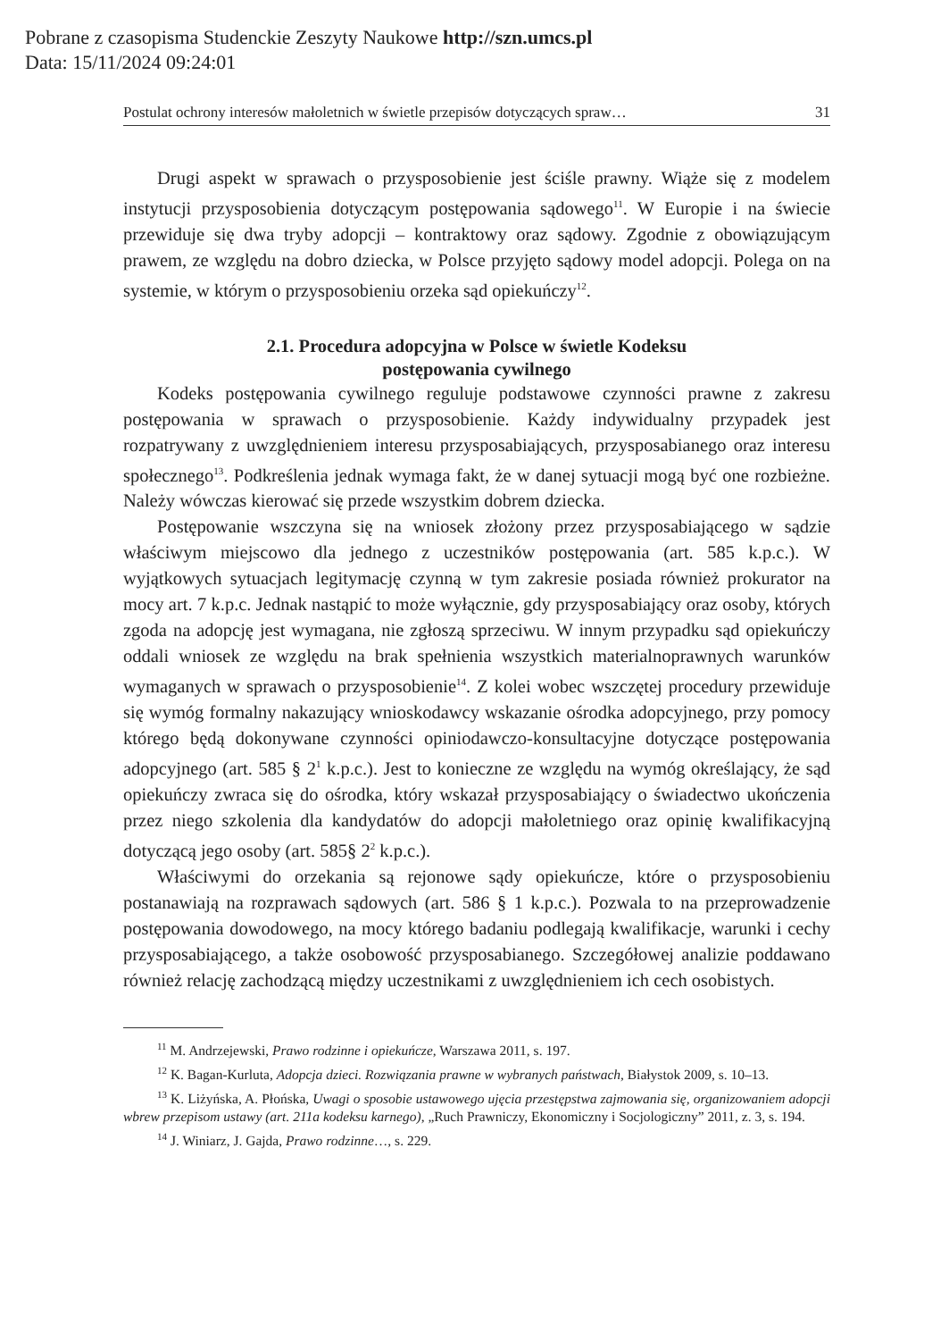Pobrane z czasopisma Studenckie Zeszyty Naukowe http://szn.umcs.pl
Data: 15/11/2024 09:24:01
Postulat ochrony interesów małoletnich w świetle przepisów dotyczących spraw… 31
Drugi aspekt w sprawach o przysposobienie jest ściśle prawny. Wiąże się z modelem instytucji przysposobienia dotyczącym postępowania sądowego<sup>11</sup>. W Europie i na świecie przewiduje się dwa tryby adopcji – kontraktowy oraz sądowy. Zgodnie z obowiązującym prawem, ze względu na dobro dziecka, w Polsce przyjęto sądowy model adopcji. Polega on na systemie, w którym o przysposobieniu orzeka sąd opiekuńczy<sup>12</sup>.
2.1. Procedura adopcyjna w Polsce w świetle Kodeksu
postępowania cywilnego
Kodeks postępowania cywilnego reguluje podstawowe czynności prawne z zakresu postępowania w sprawach o przysposobienie. Każdy indywidualny przypadek jest rozpatrywany z uwzględnieniem interesu przysposabiających, przysposabianego oraz interesu społecznego<sup>13</sup>. Podkreślenia jednak wymaga fakt, że w danej sytuacji mogą być one rozbieżne. Należy wówczas kierować się przede wszystkim dobrem dziecka.
Postępowanie wszczyna się na wniosek złożony przez przysposabiającego w sądzie właściwym miejscowo dla jednego z uczestników postępowania (art. 585 k.p.c.). W wyjątkowych sytuacjach legitymację czynną w tym zakresie posiada również prokurator na mocy art. 7 k.p.c. Jednak nastąpić to może wyłącznie, gdy przysposabiający oraz osoby, których zgoda na adopcję jest wymagana, nie zgłoszą sprzeciwu. W innym przypadku sąd opiekuńczy oddali wniosek ze względu na brak spełnienia wszystkich materialnoprawnych warunków wymaganych w sprawach o przysposobienie<sup>14</sup>. Z kolei wobec wszczętej procedury przewiduje się wymóg formalny nakazujący wnioskodawcy wskazanie ośrodka adopcyjnego, przy pomocy którego będą dokonywane czynności opiniodawczo-konsultacyjne dotyczące postępowania adopcyjnego (art. 585 § 2<sup>1</sup> k.p.c.). Jest to konieczne ze względu na wymóg określający, że sąd opiekuńczy zwraca się do ośrodka, który wskazał przysposabiający o świadectwo ukończenia przez niego szkolenia dla kandydatów do adopcji małoletniego oraz opinię kwalifikacyjną dotyczącą jego osoby (art. 585§ 2<sup>2</sup> k.p.c.).
Właściwymi do orzekania są rejonowe sądy opiekuńcze, które o przysposobieniu postanawiają na rozprawach sądowych (art. 586 § 1 k.p.c.). Pozwala to na przeprowadzenie postępowania dowodowego, na mocy którego badaniu podlegają kwalifikacje, warunki i cechy przysposabiającego, a także osobowość przysposabianego. Szczegółowej analizie poddawano również relację zachodzącą między uczestnikami z uwzględnieniem ich cech osobistych.
<sup>11</sup> M. Andrzejewski, Prawo rodzinne i opiekuńcze, Warszawa 2011, s. 197.
<sup>12</sup> K. Bagan-Kurluta, Adopcja dzieci. Rozwiązania prawne w wybranych państwach, Białystok 2009, s. 10–13.
<sup>13</sup> K. Liżyńska, A. Płońska, Uwagi o sposobie ustawowego ujęcia przestępstwa zajmowania się, organizowaniem adopcji wbrew przepisom ustawy (art. 211a kodeksu karnego), „Ruch Prawniczy, Ekonomiczny i Socjologiczny” 2011, z. 3, s. 194.
<sup>14</sup> J. Winiarz, J. Gajda, Prawo rodzinne…, s. 229.